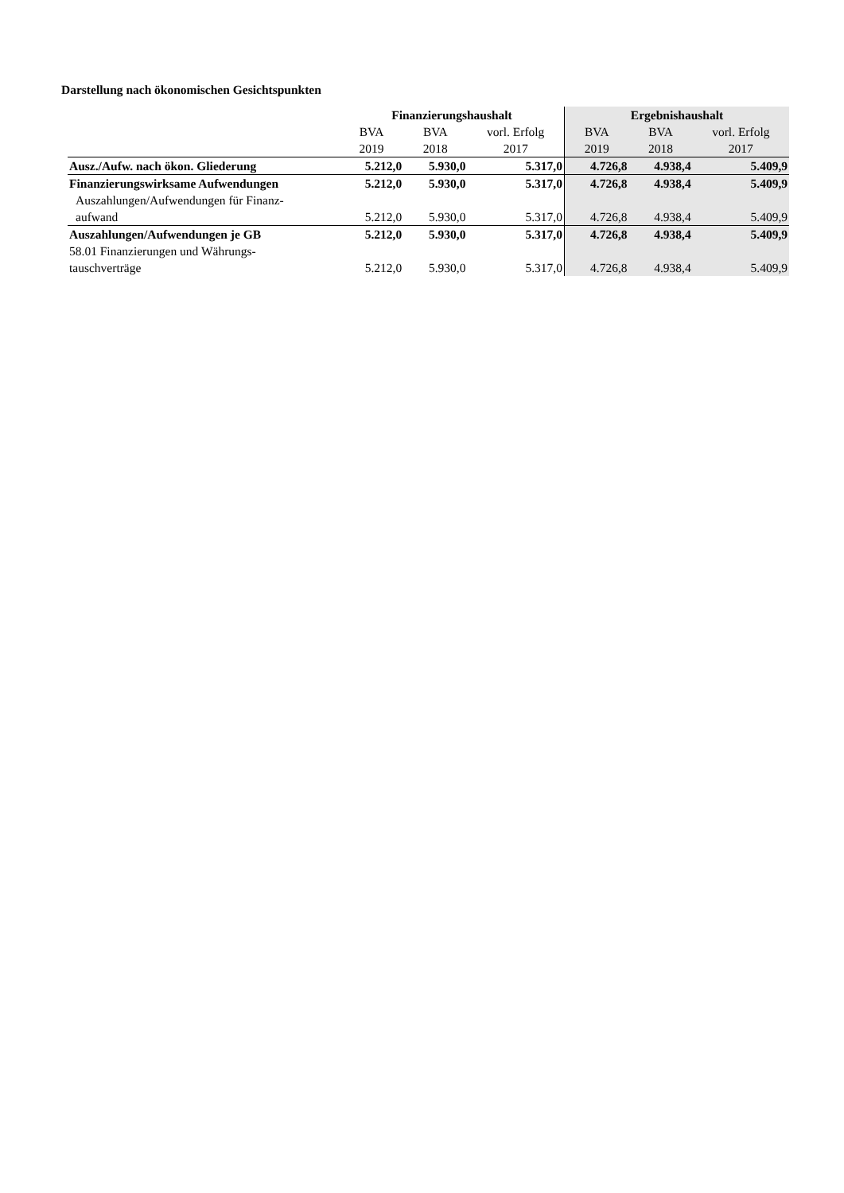Darstellung nach ökonomischen Gesichtspunkten
| | Finanzierungshaushalt | | | Ergebnishaushalt | | |
| --- | --- | --- | --- | --- | --- | --- |
| | BVA | BVA | vorl. Erfolg | BVA | BVA | vorl. Erfolg |
| | 2019 | 2018 | 2017 | 2019 | 2018 | 2017 |
| Ausz./Aufw. nach ökon. Gliederung | 5.212,0 | 5.930,0 | 5.317,0 | 4.726,8 | 4.938,4 | 5.409,9 |
| Finanzierungswirksame Aufwendungen | 5.212,0 | 5.930,0 | 5.317,0 | 4.726,8 | 4.938,4 | 5.409,9 |
| Auszahlungen/Aufwendungen für Finanz- | | | | | | |
| aufwand | 5.212,0 | 5.930,0 | 5.317,0 | 4.726,8 | 4.938,4 | 5.409,9 |
| Auszahlungen/Aufwendungen je GB | 5.212,0 | 5.930,0 | 5.317,0 | 4.726,8 | 4.938,4 | 5.409,9 |
| 58.01 Finanzierungen und Währungs- | | | | | | |
| tauschverträge | 5.212,0 | 5.930,0 | 5.317,0 | 4.726,8 | 4.938,4 | 5.409,9 |